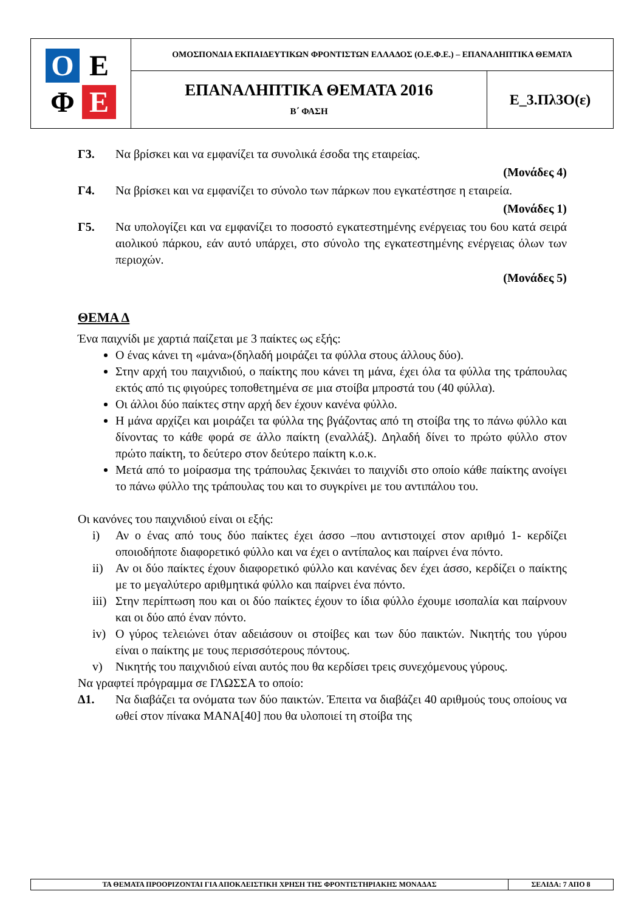| Ο Ε Φ Ε | ΟΜΟΣΠΟΝΔΙΑ ΕΚΠΑΙΔΕΥΤΙΚΩΝ ΦΡΟΝΤΙΣΤΩΝ ΕΛΛΑΔΟΣ (Ο.Ε.Φ.Ε.) – ΕΠΑΝΑΛΗΠΤΙΚΑ ΘΕΜΑΤΑ | |
| | ΕΠΑΝΑΛΗΠΤΙΚΑ ΘΕΜΑΤΑ 2016 Β΄ ΦΑΣΗ | Ε_3.Πλ3Ο(ε) |
Γ3. Να βρίσκει και να εμφανίζει τα συνολικά έσοδα της εταιρείας.
(Μονάδες 4)
Γ4. Να βρίσκει και να εμφανίζει το σύνολο των πάρκων που εγκατέστησε η εταιρεία.
(Μονάδες 1)
Γ5. Να υπολογίζει και να εμφανίζει το ποσοστό εγκατεστημένης ενέργειας του 6ου κατά σειρά αιολικού πάρκου, εάν αυτό υπάρχει, στο σύνολο της εγκατεστημένης ενέργειας όλων των περιοχών.
(Μονάδες 5)
ΘΕΜΑ Δ
Ένα παιχνίδι με χαρτιά παίζεται με 3 παίκτες ως εξής:
Ο ένας κάνει τη «μάνα»(δηλαδή μοιράζει τα φύλλα στους άλλους δύο).
Στην αρχή του παιχνιδιού, ο παίκτης που κάνει τη μάνα, έχει όλα τα φύλλα της τράπουλας εκτός από τις φιγούρες τοποθετημένα σε μια στοίβα μπροστά του (40 φύλλα).
Οι άλλοι δύο παίκτες στην αρχή δεν έχουν κανένα φύλλο.
Η μάνα αρχίζει και μοιράζει τα φύλλα της βγάζοντας από τη στοίβα της το πάνω φύλλο και δίνοντας το κάθε φορά σε άλλο παίκτη (εναλλάξ). Δηλαδή δίνει το πρώτο φύλλο στον πρώτο παίκτη, το δεύτερο στον δεύτερο παίκτη κ.ο.κ.
Μετά από το μοίρασμα της τράπουλας ξεκινάει το παιχνίδι στο οποίο κάθε παίκτης ανοίγει το πάνω φύλλο της τράπουλας του και το συγκρίνει με του αντιπάλου του.
Οι κανόνες του παιχνιδιού είναι οι εξής:
i) Αν ο ένας από τους δύο παίκτες έχει άσσο –που αντιστοιχεί στον αριθμό 1- κερδίζει οποιοδήποτε διαφορετικό φύλλο και να έχει ο αντίπαλος και παίρνει ένα πόντο.
ii) Αν οι δύο παίκτες έχουν διαφορετικό φύλλο και κανένας δεν έχει άσσο, κερδίζει ο παίκτης με το μεγαλύτερο αριθμητικά φύλλο και παίρνει ένα πόντο.
iii)
Στην περίπτωση που και οι δύο παίκτες έχουν το ίδια φύλλο έχουμε ισοπαλία και παίρνουν και οι δύο από έναν πόντο.
iv) Ο γύρος τελειώνει όταν αδειάσουν οι στοίβες και των δύο παικτών. Νικητής του γύρου είναι ο παίκτης με τους περισσότερους πόντους.
v) Νικητής του παιχνιδιού είναι αυτός που θα κερδίσει τρεις συνεχόμενους γύρους.
Να γραφτεί πρόγραμμα σε ΓΛΩΣΣΑ το οποίο:
Δ1. Να διαβάζει τα ονόματα των δύο παικτών. Έπειτα να διαβάζει 40 αριθμούς τους οποίους να ωθεί στον πίνακα ΜΑΝΑ[40] που θα υλοποιεί τη στοίβα της
| ΤΑ ΘΕΜΑΤΑ ΠΡΟΟΡΙΖΟΝΤΑΙ ΓΙΑ ΑΠΟΚΛΕΙΣΤΙΚΗ ΧΡΗΣΗ ΤΗΣ ΦΡΟΝΤΙΣΤΗΡΙΑΚΗΣ ΜΟΝΑΔΑΣ | ΣΕΛΙΔΑ: 7 ΑΠΟ 8 |